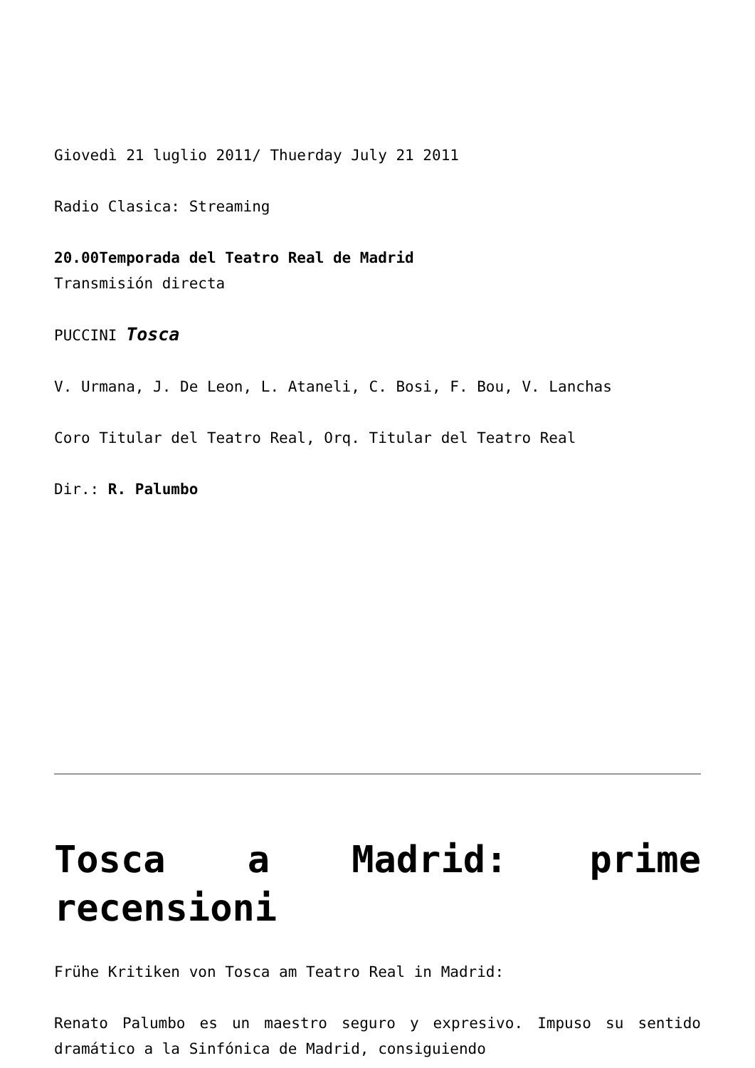Giovedì 21 luglio 2011/ Thuerday July 21 2011
Radio Clasica: Streaming
20.00Temporada del Teatro Real de Madrid
Transmisión directa
PUCCINI Tosca
V. Urmana, J. De Leon, L. Ataneli, C. Bosi, F. Bou, V. Lanchas
Coro Titular del Teatro Real, Orq. Titular del Teatro Real
Dir.: R. Palumbo
Tosca a Madrid: prime recensioni
Frühe Kritiken von Tosca am Teatro Real in Madrid:
Renato Palumbo es un maestro seguro y expresivo. Impuso su sentido dramático a la Sinfónica de Madrid, consiguiendo